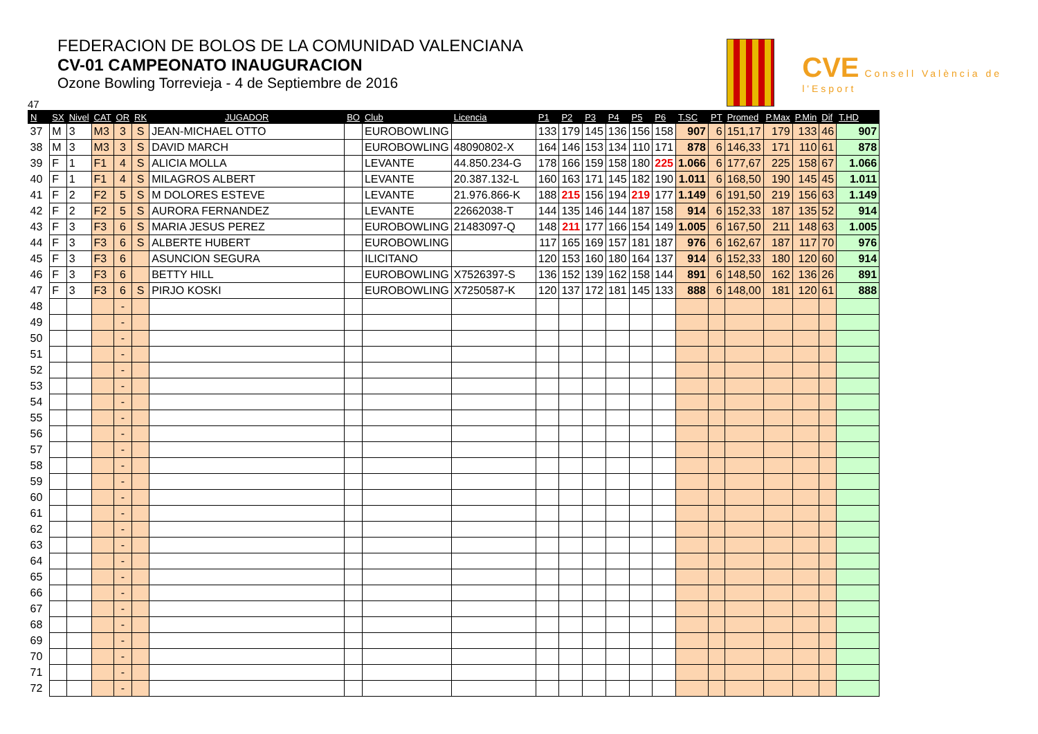FEDERACION DE BOLOS DE LA COMUNIDAD VALENCIANA
CV-01 CAMPEONATO INAUGURACION
Ozone Bowling Torrevieja - 4 de Septiembre de 2016
CVE Consell València de l'Esport
47
| N | SX | Nivel | CAT | OR | RK | JUGADOR | BO | Club | Licencia | P1 | P2 | P3 | P4 | P5 | P6 | T.SC | PT | Promed | P.Max | P.Min | Dif | T.HD |
| --- | --- | --- | --- | --- | --- | --- | --- | --- | --- | --- | --- | --- | --- | --- | --- | --- | --- | --- | --- | --- | --- | --- |
| 37 | M | 3 | M3 | 3 | S | JEAN-MICHAEL OTTO | | EUROBOWLING | | 133 | 179 | 145 | 136 | 156 | 158 | 907 | 6 | 151,17 | 179 | 133 | 46 | 907 |
| 38 | M | 3 | M3 | 3 | S | DAVID MARCH | | EUROBOWLING | 48090802-X | 164 | 146 | 153 | 134 | 110 | 171 | 878 | 6 | 146,33 | 171 | 110 | 61 | 878 |
| 39 | F | 1 | F1 | 4 | S | ALICIA MOLLA | | LEVANTE | 44.850.234-G | 178 | 166 | 159 | 158 | 180 | 225 | 1.066 | 6 | 177,67 | 225 | 158 | 67 | 1.066 |
| 40 | F | 1 | F1 | 4 | S | MILAGROS ALBERT | | LEVANTE | 20.387.132-L | 160 | 163 | 171 | 145 | 182 | 190 | 1.011 | 6 | 168,50 | 190 | 145 | 45 | 1.011 |
| 41 | F | 2 | F2 | 5 | S | M DOLORES ESTEVE | | LEVANTE | 21.976.866-K | 188 | 215 | 156 | 194 | 219 | 177 | 1.149 | 6 | 191,50 | 219 | 156 | 63 | 1.149 |
| 42 | F | 2 | F2 | 5 | S | AURORA FERNANDEZ | | LEVANTE | 22662038-T | 144 | 135 | 146 | 144 | 187 | 158 | 914 | 6 | 152,33 | 187 | 135 | 52 | 914 |
| 43 | F | 3 | F3 | 6 | S | MARIA JESUS PEREZ | | EUROBOWLING | 21483097-Q | 148 | 211 | 177 | 166 | 154 | 149 | 1.005 | 6 | 167,50 | 211 | 148 | 63 | 1.005 |
| 44 | F | 3 | F3 | 6 | S | ALBERTE HUBERT | | EUROBOWLING | | 117 | 165 | 169 | 157 | 181 | 187 | 976 | 6 | 162,67 | 187 | 117 | 70 | 976 |
| 45 | F | 3 | F3 | 6 | | ASUNCION SEGURA | | ILICITANO | | 120 | 153 | 160 | 180 | 164 | 137 | 914 | 6 | 152,33 | 180 | 120 | 60 | 914 |
| 46 | F | 3 | F3 | 6 | | BETTY HILL | | EUROBOWLING | X7526397-S | 136 | 152 | 139 | 162 | 158 | 144 | 891 | 6 | 148,50 | 162 | 136 | 26 | 891 |
| 47 | F | 3 | F3 | 6 | S | PIRJO KOSKI | | EUROBOWLING | X7250587-K | 120 | 137 | 172 | 181 | 145 | 133 | 888 | 6 | 148,00 | 181 | 120 | 61 | 888 |
| 48 | | | | - | | | | | | | | | | | | | | | | | | |
| 49 | | | | - | | | | | | | | | | | | | | | | | | |
| 50 | | | | - | | | | | | | | | | | | | | | | | | |
| 51 | | | | - | | | | | | | | | | | | | | | | | | |
| 52 | | | | - | | | | | | | | | | | | | | | | | | |
| 53 | | | | - | | | | | | | | | | | | | | | | | | |
| 54 | | | | - | | | | | | | | | | | | | | | | | | |
| 55 | | | | - | | | | | | | | | | | | | | | | | | |
| 56 | | | | - | | | | | | | | | | | | | | | | | | |
| 57 | | | | - | | | | | | | | | | | | | | | | | | |
| 58 | | | | - | | | | | | | | | | | | | | | | | | |
| 59 | | | | - | | | | | | | | | | | | | | | | | | |
| 60 | | | | - | | | | | | | | | | | | | | | | | | |
| 61 | | | | - | | | | | | | | | | | | | | | | | | |
| 62 | | | | - | | | | | | | | | | | | | | | | | | |
| 63 | | | | - | | | | | | | | | | | | | | | | | | |
| 64 | | | | - | | | | | | | | | | | | | | | | | | |
| 65 | | | | - | | | | | | | | | | | | | | | | | | |
| 66 | | | | - | | | | | | | | | | | | | | | | | | |
| 67 | | | | - | | | | | | | | | | | | | | | | | | |
| 68 | | | | - | | | | | | | | | | | | | | | | | | |
| 69 | | | | - | | | | | | | | | | | | | | | | | | |
| 70 | | | | - | | | | | | | | | | | | | | | | | | |
| 71 | | | | - | | | | | | | | | | | | | | | | | | |
| 72 | | | | - | | | | | | | | | | | | | | | | | | |